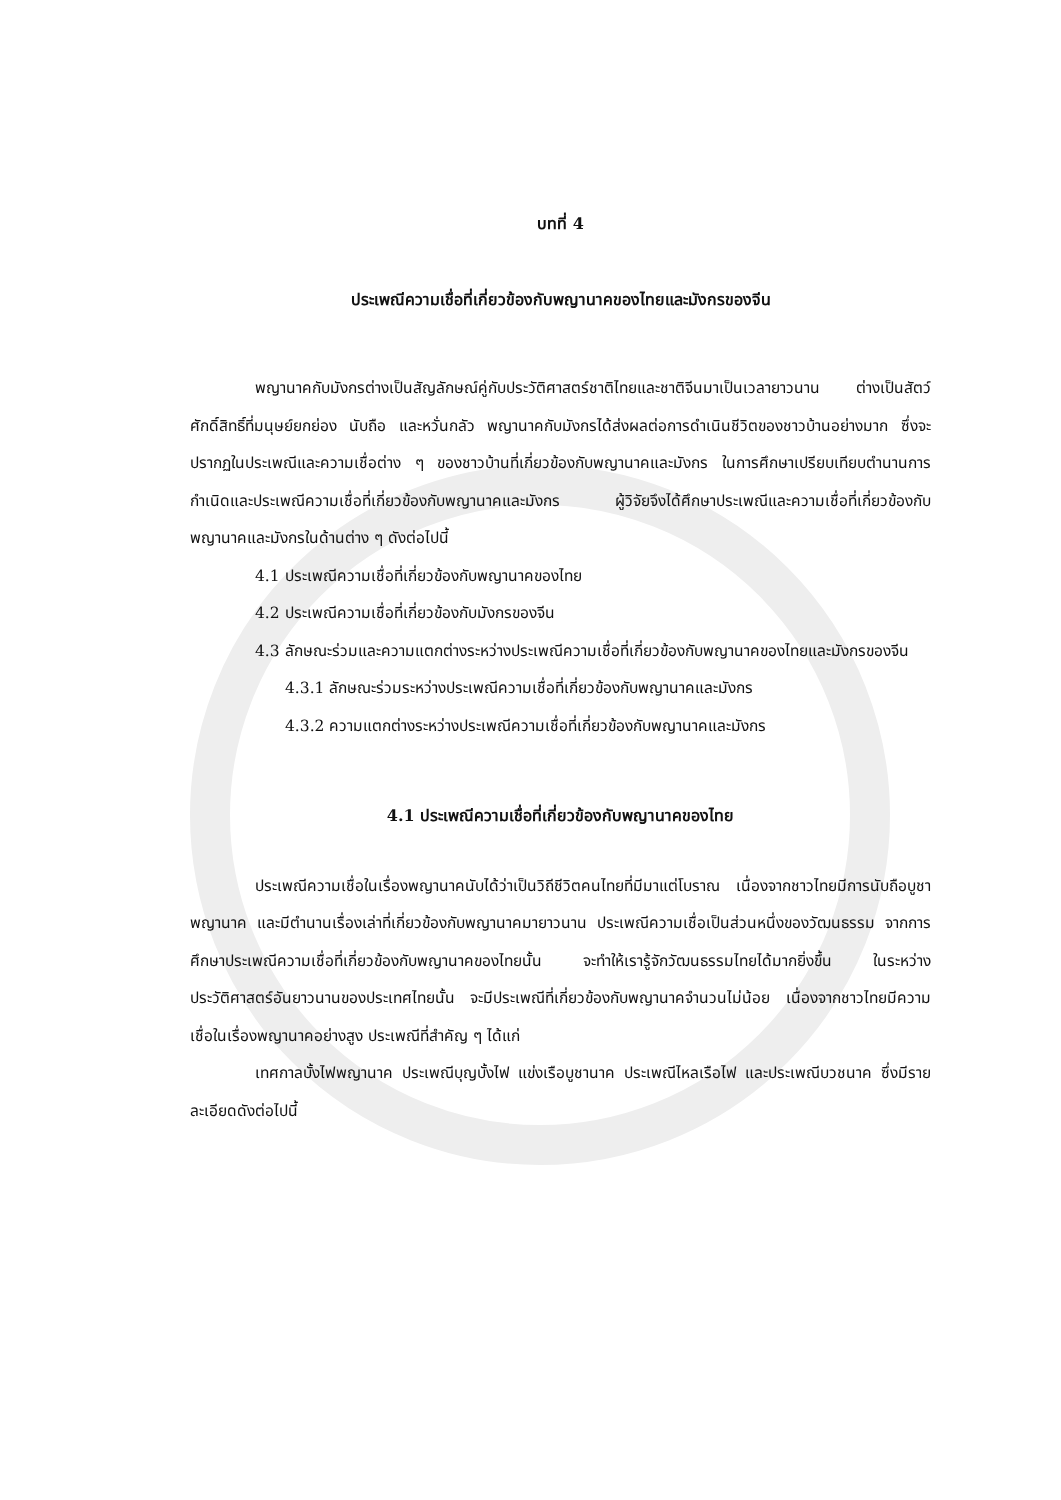บทที่ 4
ประเพณีความเชื่อที่เกี่ยวข้องกับพญานาคของไทยและมังกรของจีน
พญานาคกับมังกรต่างเป็นสัญลักษณ์คู่กับประวัติศาสตร์ชาติไทยและชาติจีนมาเป็นเวลายาวนาน ต่างเป็นสัตว์ศักดิ์สิทธิ์ที่มนุษย์ยกย่อง นับถือ และหวั่นกลัว พญานาคกับมังกรได้ส่งผลต่อการดำเนินชีวิตของชาวบ้านอย่างมาก ซึ่งจะปรากฏในประเพณีและความเชื่อต่าง ๆ ของชาวบ้านที่เกี่ยวข้องกับพญานาคและมังกร ในการศึกษาเปรียบเทียบตำนานการกำเนิดและประเพณีความเชื่อที่เกี่ยวข้องกับพญานาคและมังกร ผู้วิจัยจึงได้ศึกษาประเพณีและความเชื่อที่เกี่ยวข้องกับพญานาคและมังกรในด้านต่าง ๆ ดังต่อไปนี้
4.1 ประเพณีความเชื่อที่เกี่ยวข้องกับพญานาคของไทย
4.2 ประเพณีความเชื่อที่เกี่ยวข้องกับมังกรของจีน
4.3 ลักษณะร่วมและความแตกต่างระหว่างประเพณีความเชื่อที่เกี่ยวข้องกับพญานาคของไทยและมังกรของจีน
4.3.1 ลักษณะร่วมระหว่างประเพณีความเชื่อที่เกี่ยวข้องกับพญานาคและมังกร
4.3.2 ความแตกต่างระหว่างประเพณีความเชื่อที่เกี่ยวข้องกับพญานาคและมังกร
4.1 ประเพณีความเชื่อที่เกี่ยวข้องกับพญานาคของไทย
ประเพณีความเชื่อในเรื่องพญานาคนับได้ว่าเป็นวิถีชีวิตคนไทยที่มีมาแต่โบราณ เนื่องจากชาวไทยมีการนับถือบูชาพญานาค และมีตำนานเรื่องเล่าที่เกี่ยวข้องกับพญานาคมายาวนาน ประเพณีความเชื่อเป็นส่วนหนึ่งของวัฒนธรรม จากการศึกษาประเพณีความเชื่อที่เกี่ยวข้องกับพญานาคของไทยนั้น จะทำให้เรารู้จักวัฒนธรรมไทยได้มากยิ่งขึ้น ในระหว่างประวัติศาสตร์อันยาวนานของประเทศไทยนั้น จะมีประเพณีที่เกี่ยวข้องกับพญานาคจำนวนไม่น้อย เนื่องจากชาวไทยมีความเชื่อในเรื่องพญานาคอย่างสูง ประเพณีที่สำคัญ ๆ ได้แก่
เทศกาลบั้งไฟพญานาค ประเพณีบุญบั้งไฟ แข่งเรือบูชานาค ประเพณีไหลเรือไฟ และประเพณีบวชนาค ซึ่งมีรายละเอียดดังต่อไปนี้